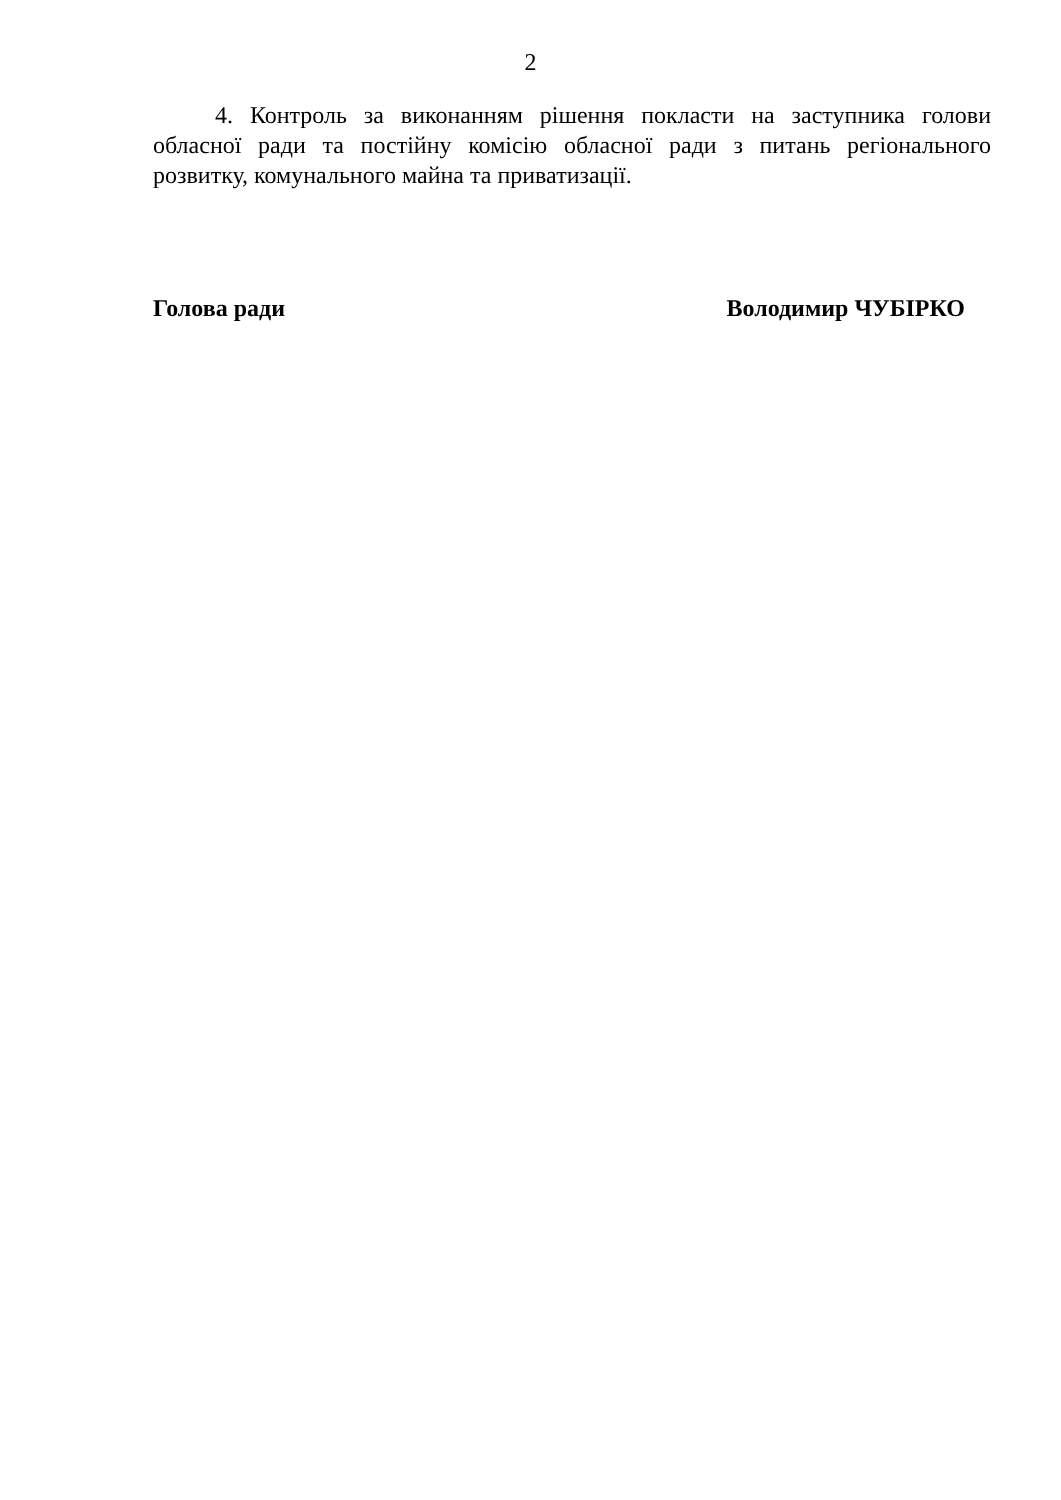2
4. Контроль за виконанням рішення покласти на заступника голови обласної ради та постійну комісію обласної ради з питань регіонального розвитку, комунального майна та приватизації.
Голова ради Володимир ЧУБІРКО